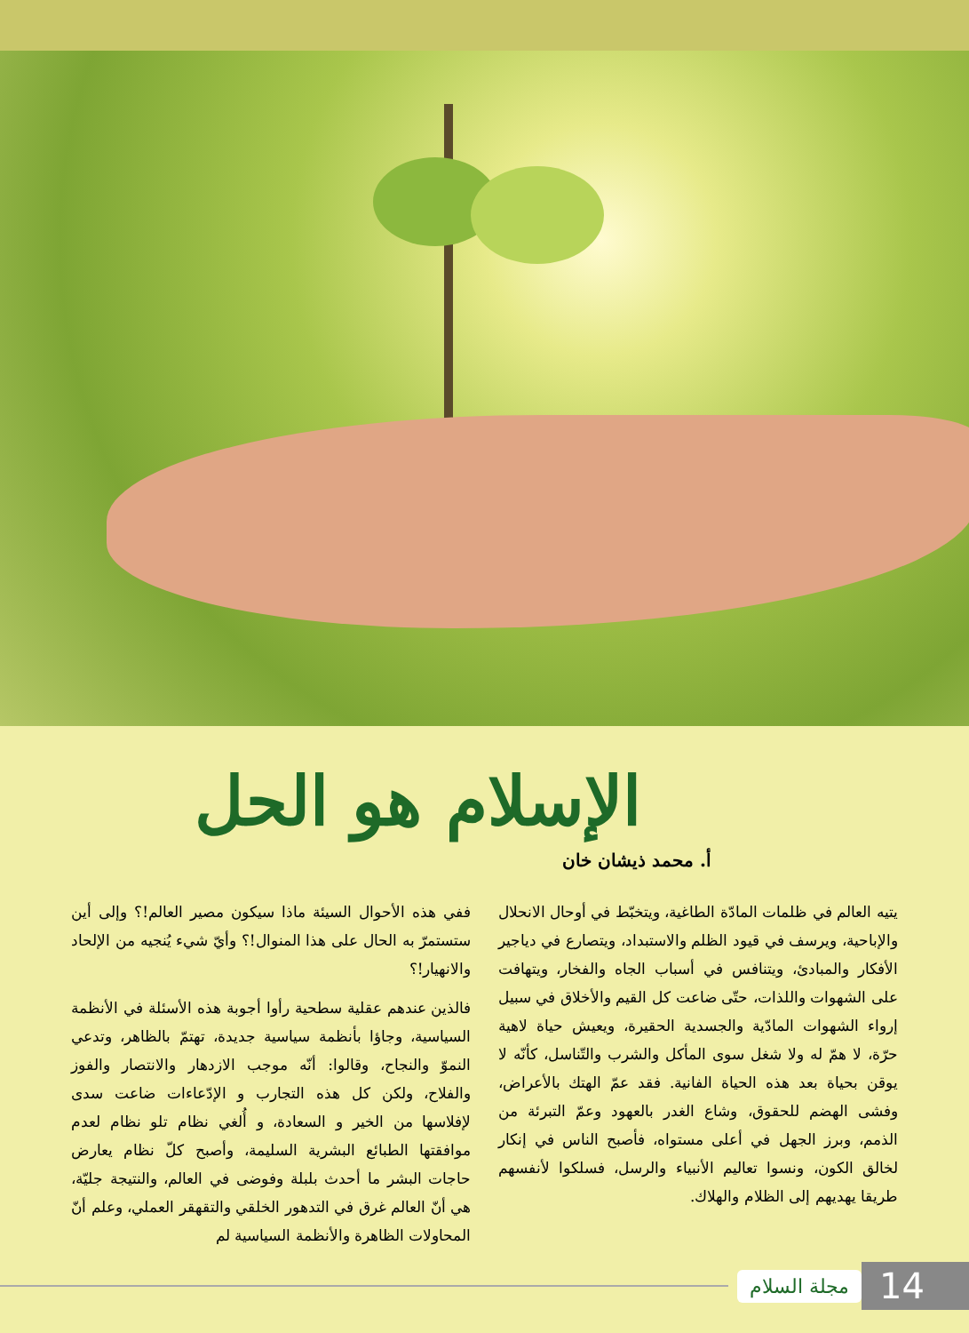الإسلام هو الحل
أ. محمد ذيشان خان
يتيه العالم في ظلمات المادّة الطاغية، ويتخبّط في أوحال الانحلال والإباحية، ويرسف في قيود الظلم والاستبداد، ويتصارع في دياجير الأفكار والمبادئ، ويتنافس في أسباب الجاه والفخار، ويتهافت على الشهوات واللذات، حتّى ضاعت كل القيم والأخلاق في سبيل إرواء الشهوات المادّية والجسدية الحقيرة، ويعيش حياة لاهية حرّة، لا همّ له ولا شغل سوى المأكل والشرب والتّناسل، كأنّه لا يوقن بحياة بعد هذه الحياة الفانية. فقد عمّ الهتك بالأعراض، وفشى الهضم للحقوق، وشاع الغدر بالعهود وعمّ التبرئة من الذمم، وبرز الجهل في أعلى مستواه، فأصبح الناس في إنكار لخالق الكون، ونسوا تعاليم الأنبياء والرسل، فسلكوا لأنفسهم طريقا يهديهم إلى الظلام والهلاك.
ففي هذه الأحوال السيئة ماذا سيكون مصير العالم!؟ وإلى أين ستستمرّ به الحال على هذا المنوال!؟ وأيّ شيء يُنجيه من الإلحاد والانهيار!؟
فالذين عندهم عقلية سطحية رأوا أجوبة هذه الأسئلة في الأنظمة السياسية، وجاؤا بأنظمة سياسية جديدة، تهتمّ بالظاهر، وتدعي النموّ والنجاح، وقالوا: أنّه موجب الازدهار والانتصار والفوز والفلاح، ولكن كل هذه التجارب و الإدّعاءات ضاعت سدى لإفلاسها من الخير و السعادة، و أُلغي نظام تلو نظام لعدم موافقتها الطبائع البشرية السليمة، وأصبح كلّ نظام يعارض حاجات البشر ما أحدث بلبلة وفوضى في العالم، والنتيجة جليّة، هي أنّ العالم غرق في التدهور الخلقي والتقهقر العملي، وعلم أنّ المحاولات الظاهرة والأنظمة السياسية لم
مجلة السلام 14